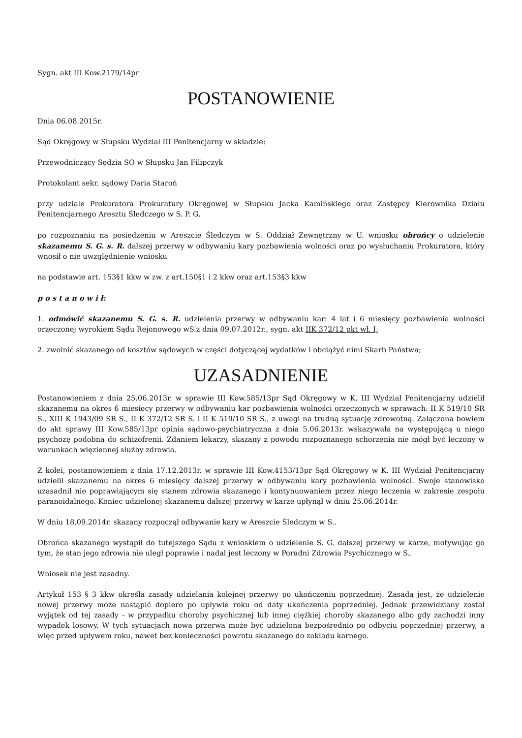Sygn. akt III Kow.2179/14pr
POSTANOWIENIE
Dnia 06.08.2015r.
Sąd Okręgowy w Słupsku Wydział III Penitencjarny w składzie:
Przewodniczący Sędzia SO w Słupsku Jan Filipczyk
Protokolant sekr. sądowy Daria Staroń
przy udziale Prokuratora Prokuratury Okręgowej w Słupsku Jacka Kamińskiego oraz Zastępcy Kierownika Działu Penitencjarnego Aresztu Śledczego w S. P. G.
po rozpoznaniu na posiedzeniu w Areszcie Śledczym w S. Oddział Zewnętrzny w U. wniosku obrońcy o udzielenie skazanemu S. G. s. R. dalszej przerwy w odbywaniu kary pozbawienia wolności oraz po wysłuchaniu Prokuratora, który wnosił o nie uwzględnienie wniosku
na podstawie art. 153§1 kkw w zw. z art.150§1 i 2 kkw oraz art.153§3 kkw
p o s t a n o w i ł:
1. odmówić skazanemu S. G. s. R. udzielenia przerwy w odbywaniu kar: 4 lat i 6 miesięcy pozbawienia wolności orzeczonej wyrokiem Sądu Rejonowego wS.z dnia 09.07.2012r., sygn. akt IIK 372/12 pkt wł. I;
2. zwolnić skazanego od kosztów sądowych w części dotyczącej wydatków i obciążyć nimi Skarb Państwa;
UZASADNIENIE
Postanowieniem z dnia 25.06.2013r. w sprawie III Kow.585/13pr Sąd Okręgowy w K. III Wydział Penitencjarny udzielił skazanemu na okres 6 miesięcy przerwy w odbywaniu kar pozbawienia wolności orzeczonych w sprawach: II K 519/10 SR S., XIII K 1943/09 SR S., II K 372/12 SR S. i II K 519/10 SR S., z uwagi na trudną sytuację zdrowotną. Załączona bowiem do akt sprawy III Kow.585/13pr opinia sądowo-psychiatryczna z dnia 5.06.2013r. wskazywała na występującą u niego psychozę podobną do schizofrenii. Zdaniem lekarzy, skazany z powodu rozpoznanego schorzenia nie mógł być leczony w warunkach więziennej służby zdrowia.
Z kolei, postanowieniem z dnia 17.12.2013r. w sprawie III Kow.4153/13pr Sąd Okręgowy w K. III Wydział Penitencjarny udzielił skazanemu na okres 6 miesięcy dalszej przerwy w odbywaniu kary pozbawienia wolności. Swoje stanowisko uzasadnił nie poprawiającym się stanem zdrowia skazanego i kontynuowaniem przez niego leczenia w zakresie zespołu paranoidalnego. Koniec udzielonej skazanemu dalszej przerwy w karze upłynął w dniu 25.06.2014r.
W dniu 18.09.2014r. skazany rozpoczął odbywanie kary w Areszcie Śledczym w S..
Obrońca skazanego wystąpił do tutejszego Sądu z wnioskiem o udzielenie S. G. dalszej przerwy w karze, motywując go tym, że stan jego zdrowia nie uległ poprawie i nadal jest leczony w Poradni Zdrowia Psychicznego w S..
Wniosek nie jest zasadny.
Artykuł 153 § 3 kkw określa zasady udzielania kolejnej przerwy po ukończeniu poprzedniej. Zasadą jest, że udzielenie nowej przerwy może nastąpić dopiero po upływie roku od daty ukończenia poprzedniej. Jednak przewidziany został wyjątek od tej zasady - w przypadku choroby psychicznej lub innej ciężkiej choroby skazanego albo gdy zachodzi inny wypadek losowy. W tych sytuacjach nowa przerwa może być udzielona bezpośrednio po odbyciu poprzedniej przerwy, a więc przed upływem roku, nawet bez konieczności powrotu skazanego do zakładu karnego.